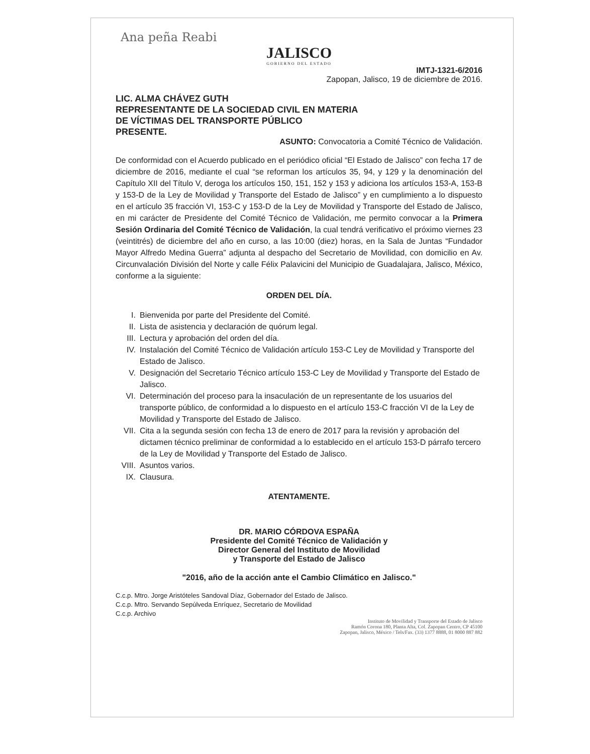Ana peña Reabi
JALISCO
GOBIERNO DEL ESTADO
IMTJ-1321-6/2016
Zapopan, Jalisco, 19 de diciembre de 2016.
LIC. ALMA CHÁVEZ GUTH
REPRESENTANTE DE LA SOCIEDAD CIVIL EN MATERIA
DE VÍCTIMAS DEL TRANSPORTE PÚBLICO
PRESENTE.
ASUNTO: Convocatoria a Comité Técnico de Validación.
De conformidad con el Acuerdo publicado en el periódico oficial “El Estado de Jalisco” con fecha 17 de diciembre de 2016, mediante el cual “se reforman los artículos 35, 94, y 129 y la denominación del Capítulo XII del Título V, deroga los artículos 150, 151, 152 y 153 y adiciona los artículos 153-A, 153-B y 153-D de la Ley de Movilidad y Transporte del Estado de Jalisco” y en cumplimiento a lo dispuesto en el artículo 35 fracción VI, 153-C y 153-D de la Ley de Movilidad y Transporte del Estado de Jalisco, en mi carácter de Presidente del Comité Técnico de Validación, me permito convocar a la Primera Sesión Ordinaria del Comité Técnico de Validación, la cual tendrá verificativo el próximo viernes 23 (veintitrés) de diciembre del año en curso, a las 10:00 (diez) horas, en la Sala de Juntas “Fundador Mayor Alfredo Medina Guerra” adjunta al despacho del Secretario de Movilidad, con domicilio en Av. Circunvalación División del Norte y calle Félix Palavicini del Municipio de Guadalajara, Jalisco, México, conforme a la siguiente:
ORDEN DEL DÍA.
I. Bienvenida por parte del Presidente del Comité.
II. Lista de asistencia y declaración de quórum legal.
III. Lectura y aprobación del orden del día.
IV. Instalación del Comité Técnico de Validación artículo 153-C Ley de Movilidad y Transporte del Estado de Jalisco.
V. Designación del Secretario Técnico artículo 153-C Ley de Movilidad y Transporte del Estado de Jalisco.
VI. Determinación del proceso para la insaculación de un representante de los usuarios del transporte público, de conformidad a lo dispuesto en el artículo 153-C fracción VI de la Ley de Movilidad y Transporte del Estado de Jalisco.
VII. Cita a la segunda sesión con fecha 13 de enero de 2017 para la revisión y aprobación del dictamen técnico preliminar de conformidad a lo establecido en el artículo 153-D párrafo tercero de la Ley de Movilidad y Transporte del Estado de Jalisco.
VIII. Asuntos varios.
IX. Clausura.
ATENTAMENTE.
DR. MARIO CÓRDOVA ESPAÑA
Presidente del Comité Técnico de Validación y
Director General del Instituto de Movilidad
y Transporte del Estado de Jalisco
"2016, año de la acción ante el Cambio Climático en Jalisco."
C.c.p. Mtro. Jorge Aristóteles Sandoval Díaz, Gobernador del Estado de Jalisco.
C.c.p. Mtro. Servando Sepúlveda Enríquez, Secretario de Movilidad
C.c.p. Archivo
Instituto de Movilidad y Transporte del Estado de Jalisco
Ramón Corona 180, Planta Alta, Col. Zapopan Centro, CP 45100
Zapopan, Jalisco, México / Tels/Fax. (33) 1377 8888, 01 8000 887 882